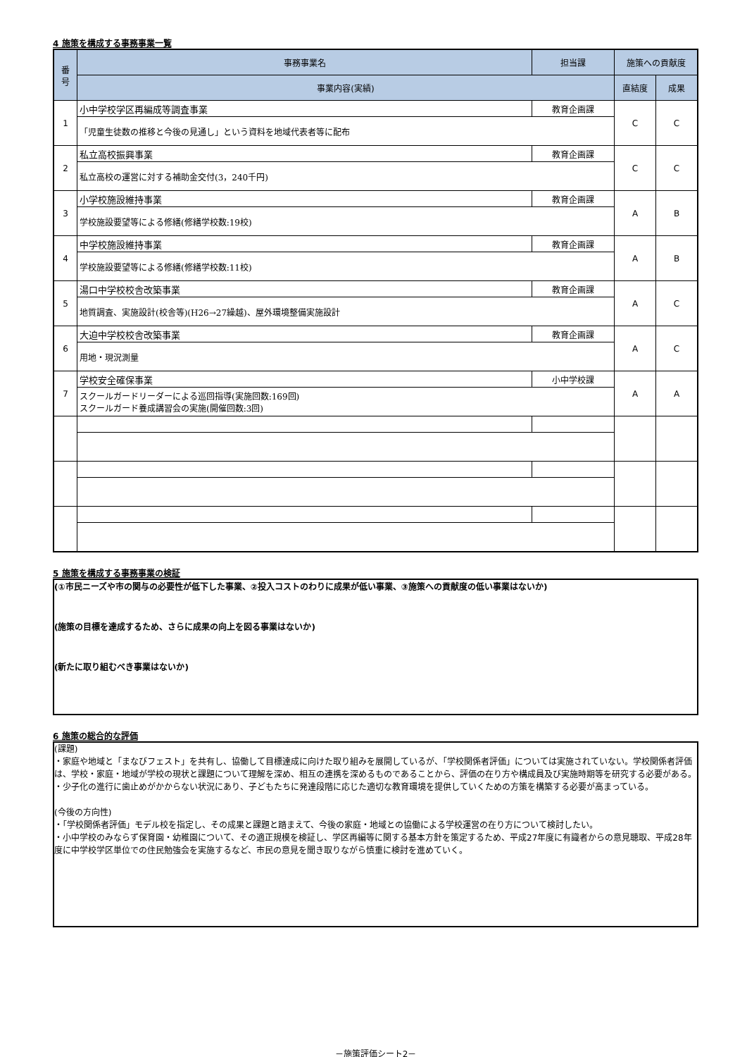4 施策を構成する事務事業一覧
| 番 号 | 事務事業名 | 担当課 | 施策への貢献度 | |
| --- | --- | --- | --- | --- |
| | 事業内容(実績) | | 直結度 | 成果 |
| 1 | 小中学校学区再編成等調査事業 | 教育企画課 | C | C |
| | 「児童生徒数の推移と今後の見通し」という資料を地域代表者等に配布 | | | |
| 2 | 私立高校振興事業 | 教育企画課 | C | C |
| | 私立高校の運営に対する補助金交付(3，240千円) | | | |
| 3 | 小学校施設維持事業 | 教育企画課 | A | B |
| | 学校施設要望等による修繕(修繕学校数:19校) | | | |
| 4 | 中学校施設維持事業 | 教育企画課 | A | B |
| | 学校施設要望等による修繕(修繕学校数:11校) | | | |
| 5 | 湯口中学校校舎改築事業 | 教育企画課 | A | C |
| | 地質調査、実施設計(校舎等)(H26→27繰越)、屋外環境整備実施設計 | | | |
| 6 | 大迫中学校校舎改築事業 | 教育企画課 | A | C |
| | 用地・現況測量 | | | |
| 7 | 学校安全確保事業 | 小中学校課 | A | A |
| | スクールガードリーダーによる巡回指導(実施回数:169回) スクールガード養成講習会の実施(開催回数:3回) | | | |
5 施策を構成する事務事業の検証
(①市民ニーズや市の関与の必要性が低下した事業、②投入コストのわりに成果が低い事業、③施策への貢献度の低い事業はないか)
(施策の目標を達成するため、さらに成果の向上を図る事業はないか)
(新たに取り組むべき事業はないか)
6 施策の総合的な評価
(課題)
・家庭や地域と「まなびフェスト」を共有し、協働して目標達成に向けた取り組みを展開しているが、「学校関係者評価」については実施されていない。学校関係者評価は、学校・家庭・地域が学校の現状と課題について理解を深め、相互の連携を深めるものであることから、評価の在り方や構成員及び実施時期等を研究する必要がある。
・少子化の進行に歯止めがかからない状況にあり、子どもたちに発達段階に応じた適切な教育環境を提供していくための方策を構築する必要が高まっている。
(今後の方向性)
・「学校関係者評価」モデル校を指定し、その成果と課題と踏まえて、今後の家庭・地域との協働による学校運営の在り方について検討したい。
・小中学校のみならず保育園・幼稚園について、その適正規模を検証し、学区再編等に関する基本方針を策定するため、平成27年度に有識者からの意見聴取、平成28年度に中学校学区単位での住民勉強会を実施するなど、市民の意見を聞き取りながら慎重に検討を進めていく。
－施策評価シート2－